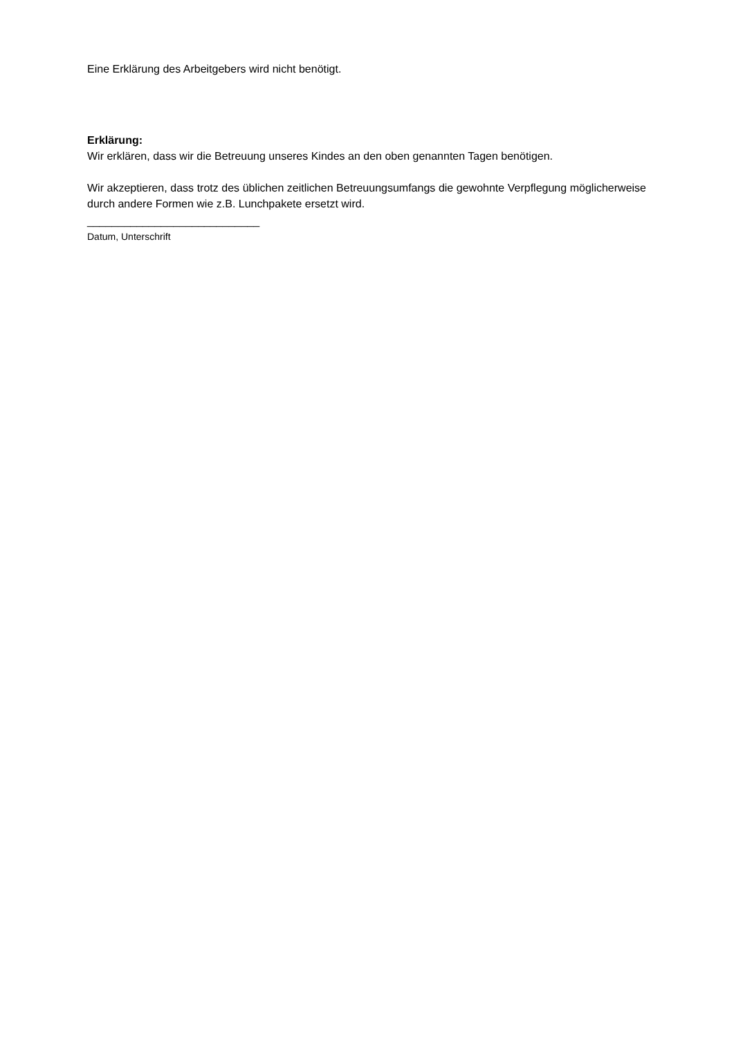Eine Erklärung des Arbeitgebers wird nicht benötigt.
Erklärung:
Wir erklären, dass wir die Betreuung unseres Kindes an den oben genannten Tagen benötigen.
Wir akzeptieren, dass trotz des üblichen zeitlichen Betreuungsumfangs die gewohnte Verpflegung möglicherweise durch andere Formen wie z.B. Lunchpakete ersetzt wird.
____________________________
Datum, Unterschrift